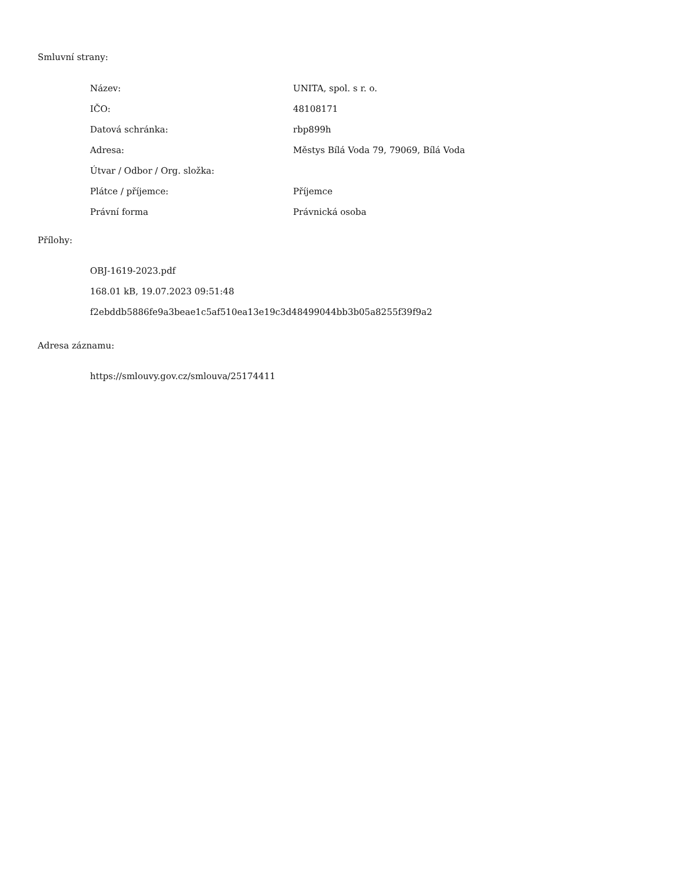Smluvní strany:
| Název: | UNITA, spol. s r. o. |
| IČO: | 48108171 |
| Datová schránka: | rbp899h |
| Adresa: | Městys Bílá Voda 79, 79069, Bílá Voda |
| Útvar / Odbor / Org. složka: | |
| Plátce / příjemce: | Příjemce |
| Právní forma | Právnická osoba |
Přílohy:
OBJ-1619-2023.pdf
168.01 kB, 19.07.2023 09:51:48
f2ebddb5886fe9a3beae1c5af510ea13e19c3d48499044bb3b05a8255f39f9a2
Adresa záznamu:
https://smlouvy.gov.cz/smlouva/25174411